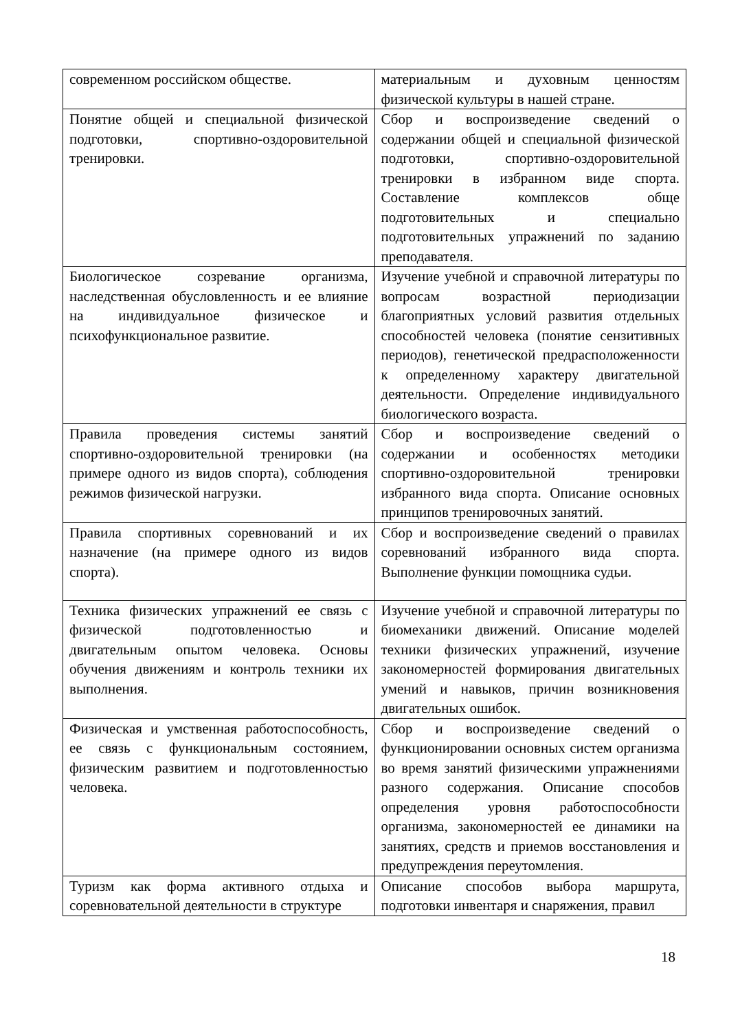| современном российском обществе. | материальным и духовным ценностям физической культуры в нашей стране. |
| Понятие общей и специальной физической подготовки, спортивно-оздоровительной тренировки. | Сбор и воспроизведение сведений о содержании общей и специальной физической подготовки, спортивно-оздоровительной тренировки в избранном виде спорта. Составление комплексов обще подготовительных и специально подготовительных упражнений по заданию преподавателя. |
| Биологическое созревание организма, наследственная обусловленность и ее влияние на индивидуальное физическое и психофункциональное развитие. | Изучение учебной и справочной литературы по вопросам возрастной периодизации благоприятных условий развития отдельных способностей человека (понятие сензитивных периодов), генетической предрасположенности к определенному характеру двигательной деятельности. Определение индивидуального биологического возраста. |
| Правила проведения системы занятий спортивно-оздоровительной тренировки (на примере одного из видов спорта), соблюдения режимов физической нагрузки. | Сбор и воспроизведение сведений о содержании и особенностях методики спортивно-оздоровительной тренировки избранного вида спорта. Описание основных принципов тренировочных занятий. |
| Правила спортивных соревнований и их назначение (на примере одного из видов спорта). | Сбор и воспроизведение сведений о правилах соревнований избранного вида спорта. Выполнение функции помощника судьи. |
| Техника физических упражнений ее связь с физической подготовленностью и двигательным опытом человека. Основы обучения движениям и контроль техники их выполнения. | Изучение учебной и справочной литературы по биомеханики движений. Описание моделей техники физических упражнений, изучение закономерностей формирования двигательных умений и навыков, причин возникновения двигательных ошибок. |
| Физическая и умственная работоспособность, ее связь с функциональным состоянием, физическим развитием и подготовленностью человека. | Сбор и воспроизведение сведений о функционировании основных систем организма во время занятий физическими упражнениями разного содержания. Описание способов определения уровня работоспособности организма, закономерностей ее динамики на занятиях, средств и приемов восстановления и предупреждения переутомления. |
| Туризм как форма активного отдыха и соревновательной деятельности в структуре | Описание способов выбора маршрута, подготовки инвентаря и снаряжения, правил |
18